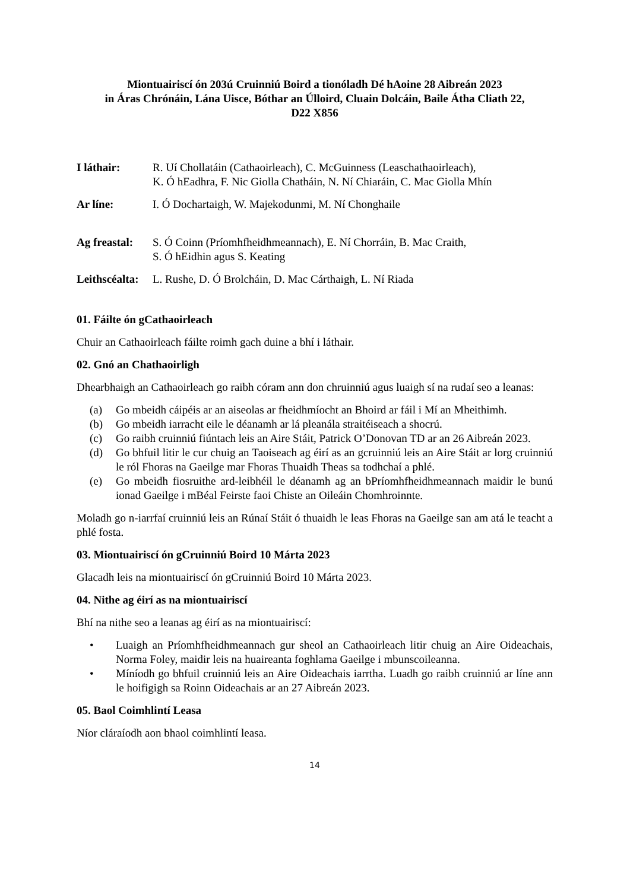Miontuairiscí ón 203ú Cruinniú Boird a tionóladh Dé hAoine 28 Aibreán 2023
in Áras Chrónáin, Lána Uisce, Bóthar an Úlloird, Cluain Dolcáin, Baile Átha Cliath 22,
D22 X856
I láthair: R. Uí Chollatáin (Cathaoirleach), C. McGuinness (Leaschathaoirleach),
K. Ó hEadhra, F. Nic Giolla Chatháin, N. Ní Chiaráin, C. Mac Giolla Mhín
Ar líne: I. Ó Dochartaigh, W. Majekodunmi, M. Ní Chonghaile
Ag freastal:
S. Ó Coinn (Príomhfheidhmeannach), E. Ní Chorráin, B. Mac Craith,
S. Ó hEidhin agus S. Keating
Leithscéalta:
L. Rushe, D. Ó Brolcháin, D. Mac Cárthaigh, L. Ní Riada
01. Fáilte ón gCathaoirleach
Chuir an Cathaoirleach fáilte roimh gach duine a bhí i láthair.
02. Gnó an Chathaoirligh
Dhearbhaigh an Cathaoirleach go raibh córam ann don chruinniú agus luaigh sí na rudaí seo a leanas:
(a) Go mbeidh cáipéis ar an aiseolas ar fheidhmíocht an Bhoird ar fáil i Mí an Mheithimh.
(b) Go mbeidh iarracht eile le déanamh ar lá pleanála straitéiseach a shocrú.
(c) Go raibh cruinniú fiúntach leis an Aire Stáit, Patrick O’Donovan TD ar an 26 Aibreán 2023.
(d) Go bhfuil litir le cur chuig an Taoiseach ag éirí as an gcruinniú leis an Aire Stáit ar lorg cruinniú le ról Fhoras na Gaeilge mar Fhoras Thuaidh Theas sa todhchaí a phlé.
(e) Go mbeidh fiosruithe ard-leibhéil le déanamh ag an bPríomhfheidhmeannach maidir le bunú ionad Gaeilge i mBéal Feirste faoi Chiste an Oileáin Chomhroinnte.
Moladh go n-iarrfaí cruinniú leis an Rúnaí Stáit ó thuaidh le leas Fhoras na Gaeilge san am atá le teacht a phlé fosta.
03. Miontuairiscí ón gCruinniú Boird 10 Márta 2023
Glacadh leis na miontuairiscí ón gCruinniú Boird 10 Márta 2023.
04. Nithe ag éirí as na miontuairiscí
Bhí na nithe seo a leanas ag éirí as na miontuairiscí:
• Luaigh an Príomhfheidhmeannach gur sheol an Cathaoirleach litir chuig an Aire Oideachais, Norma Foley, maidir leis na huaireanta foghlama Gaeilge i mbunscoileanna.
• Míníodh go bhfuil cruinniú leis an Aire Oideachais iarrtha. Luadh go raibh cruinniú ar líne ann le hoifigigh sa Roinn Oideachais ar an 27 Aibreán 2023.
05. Baol Coimhlintí Leasa
Níor cláraíodh aon bhaol coimhlintí leasa.
14